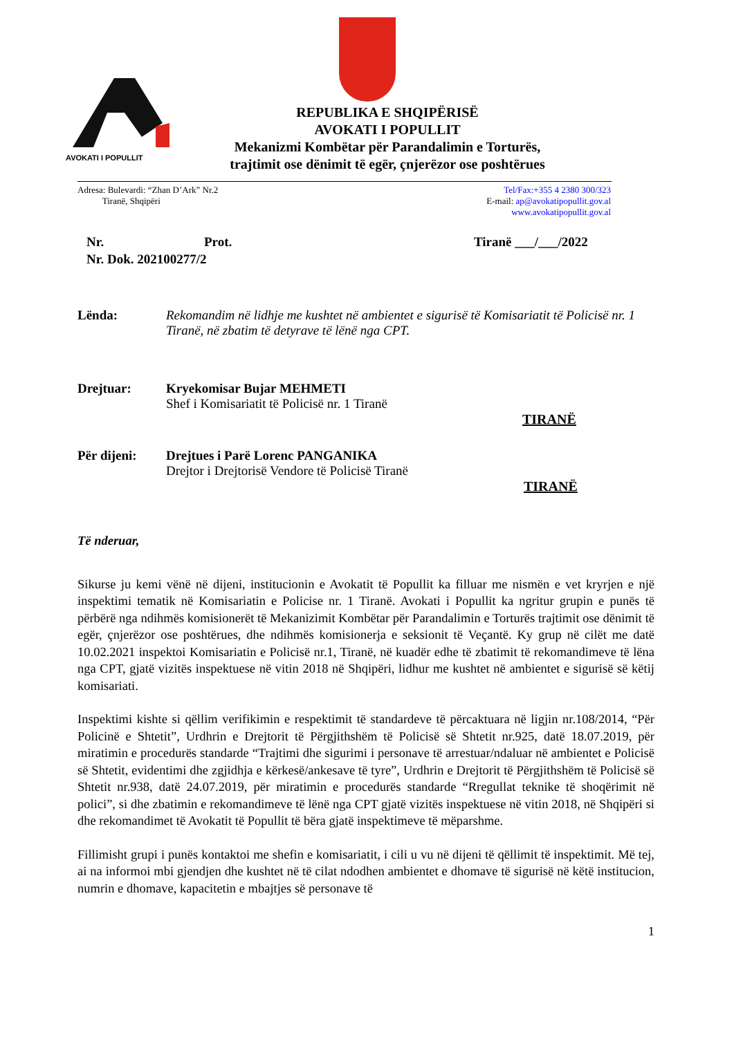AVOKATI I POPULLIT
REPUBLIKA E SHQIPËRISË
AVOKATI I POPULLIT
Mekanizmi Kombëtar për Parandalimin e Torturës,
trajtimit ose dënimit të egër, çnjerëzor ose poshtërues
Adresa: Bulevardi: “Zhan D’Ark” Nr.2
Tiranë, Shqipëri
Tel/Fax:+355 4 2380 300/323
E-mail: ap@avokatipopullit.gov.al
www.avokatipopullit.gov.al
Nr. Prot. Tiranë ___/___/2022
Nr. Dok. 202100277/2
Lënda: Rekomandim në lidhje me kushtet në ambientet e sigurisë të Komisariatit të Policisë nr. 1 Tiranë, në zbatim të detyrave të lënë nga CPT.
Drejtuar: Kryekomisar Bujar MEHMETI
Shef i Komisariatit të Policisë nr. 1 Tiranë
TIRANË
Për dijeni: Drejtues i Parë Lorenc PANGANIKA
Drejtor i Drejtorisë Vendore të Policisë Tiranë
TIRANË
Të nderuar,
Sikurse ju kemi vënë në dijeni, institucionin e Avokatit të Popullit ka filluar me nismën e vet kryrjen e një inspektimi tematik në Komisariatin e Policise nr. 1 Tiranë. Avokati i Popullit ka ngritur grupin e punës të përbërë nga ndihmës komisionerët të Mekanizimit Kombëtar për Parandalimin e Torturës trajtimit ose dënimit të egër, çnjerëzor ose poshtërues, dhe ndihmës komisionerja e seksionit të Veçantë. Ky grup në cilët me datë 10.02.2021 inspektoi Komisariatin e Policisë nr.1, Tiranë, në kuadër edhe të zbatimit të rekomandimeve të lëna nga CPT, gjatë vizitës inspektuese në vitin 2018 në Shqipëri, lidhur me kushtet në ambientet e sigurisë së këtij komisariati.
Inspektimi kishte si qëllim verifikimin e respektimit të standardeve të përcaktuara në ligjin nr.108/2014, “Për Policinë e Shtetit”, Urdhrin e Drejtorit të Përgjithshëm të Policisë së Shtetit nr.925, datë 18.07.2019, për miratimin e procedurës standarde “Trajtimi dhe sigurimi i personave të arrestuar/ndaluar në ambientet e Policisë së Shtetit, evidentimi dhe zgjidhja e kërkesë/ankesave të tyre”, Urdhrin e Drejtorit të Përgjithshëm të Policisë së Shtetit nr.938, datë 24.07.2019, për miratimin e procedurës standarde “Rregullat teknike të shoqërimit në polici”, si dhe zbatimin e rekomandimeve të lënë nga CPT gjatë vizitës inspektuese në vitin 2018, në Shqipëri si dhe rekomandimet të Avokatit të Popullit të bëra gjatë inspektimeve të mëparshme.
Fillimisht grupi i punës kontaktoi me shefin e komisariatit, i cili u vu në dijeni të qëllimit të inspektimit. Më tej, ai na informoi mbi gjendjen dhe kushtet në të cilat ndodhen ambientet e dhomave të sigurisë në këtë institucion, numrin e dhomave, kapacitetin e mbajtjes së personave të
1